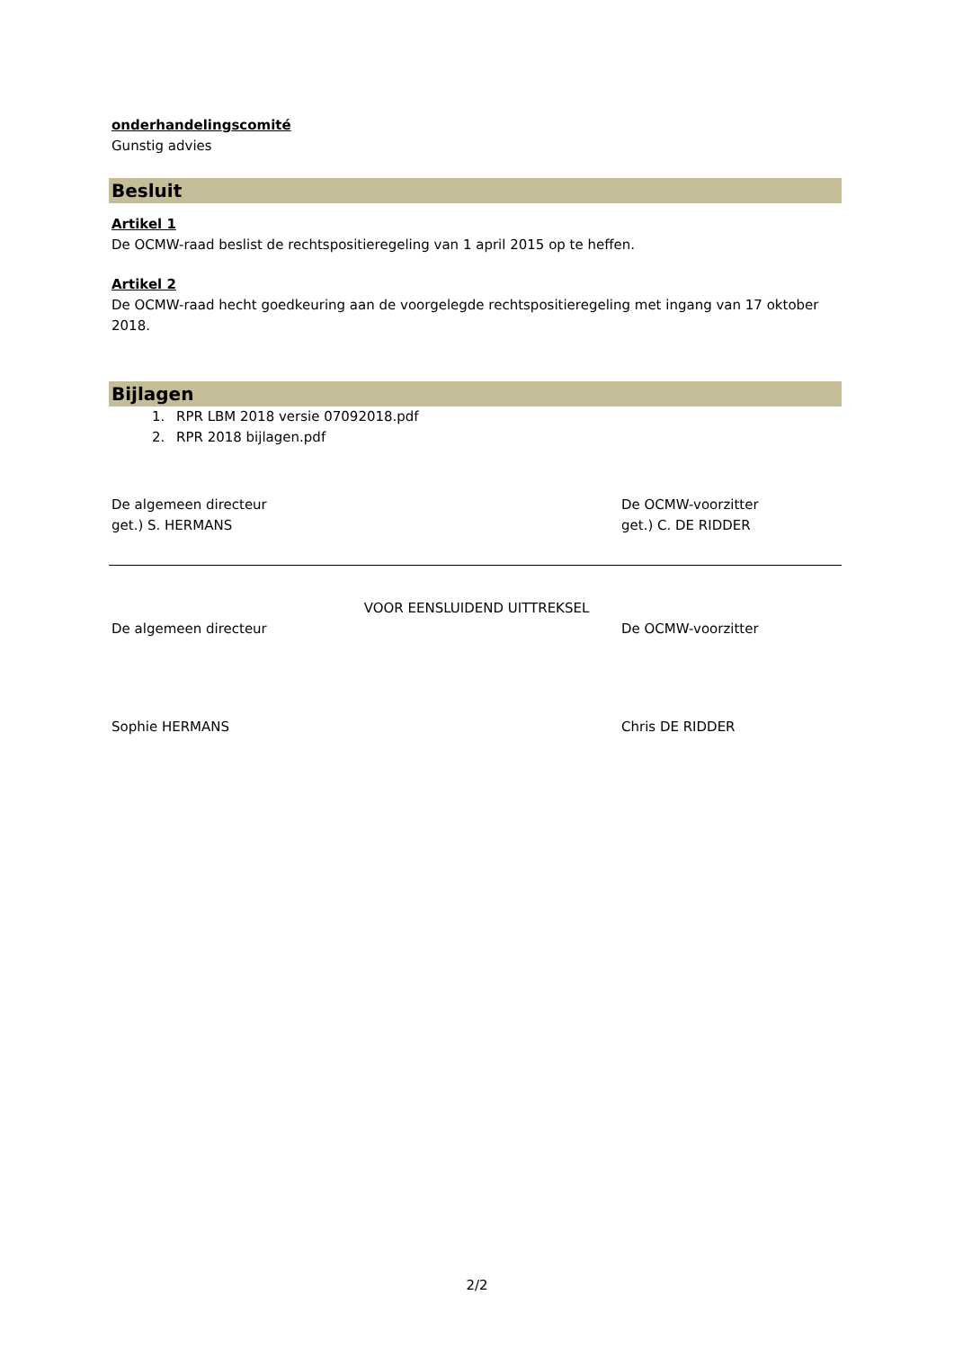onderhandelingscomité
Gunstig advies
Besluit
Artikel 1
De OCMW-raad beslist de rechtspositieregeling van 1 april 2015 op te heffen.
Artikel 2
De OCMW-raad hecht goedkeuring aan de voorgelegde rechtspositieregeling met ingang van 17 oktober 2018.
Bijlagen
1. RPR LBM 2018 versie 07092018.pdf
2. RPR 2018 bijlagen.pdf
De algemeen directeur
get.) S. HERMANS
De OCMW-voorzitter
get.) C. DE RIDDER
VOOR EENSLUIDEND UITTREKSEL
De algemeen directeur De OCMW-voorzitter
Sophie HERMANS Chris DE RIDDER
2/2